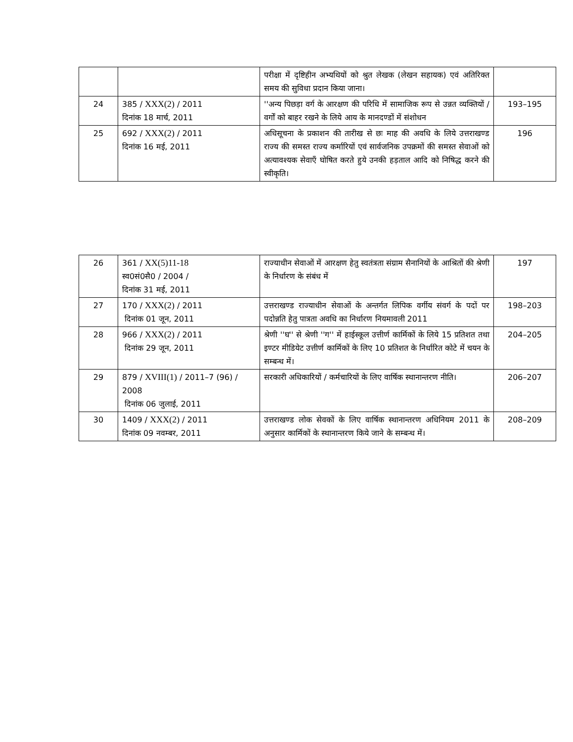| | | परीक्षा में दृष्टिहीन अभ्यथियों को श्रुत लेखक (लेखन सहायक) एवं अतिरिक्त समय की सुविधा प्रदान किया जाना। | |
| 24 | 385 / XXX(2) / 2011 दिनांक 18 मार्च, 2011 | ''अन्य पिछड़ा वर्ग के आरक्षण की परिधि में सामाजिक रूप से उन्नत व्यक्तियों / वर्गों को बाहर रखने के लिये आय के मानदण्डों में संशोधन | 193–195 |
| 25 | 692 / XXX(2) / 2011 दिनांक 16 मई, 2011 | अधिसूचना के प्रकाशन की तारीख से छः माह की अवधि के लिये उत्तराखण्ड राज्य की समस्त राज्य कर्मारियों एवं सार्वजनिक उपक्रमों की समस्त सेवाओं को अत्यावश्यक सेवाएँ घोषित करते हुये उनकी हड़ताल आदि को निषिद्ध करने की स्वीकृति। | 196 |
| 26 | 361 / XX(5)11-18 स्व0सं0सै0 / 2004 / दिनांक 31 मई, 2011 | राज्याधीन सेवाओं में आरक्षण हेतु स्वतंत्रता संग्राम सैनानियों के आश्रितों की श्रेणी के निर्धारण के संबंध में | 197 |
| 27 | 170 / XXX(2) / 2011 दिनांक 01 जून, 2011 | उत्तराखण्ड राज्याधीन सेवाओं के अन्तर्गत लिपिक वर्गीय संवर्ग के पदों पर पदोन्नति हेतु पात्रता अवधि का निर्धारण नियमावली 2011 | 198–203 |
| 28 | 966 / XXX(2) / 2011 दिनांक 29 जून, 2011 | श्रेणी ''घ'' से श्रेणी ''ग'' में हाईस्कूल उत्तीर्ण कार्मिकों के लिये 15 प्रतिशत तथा इण्टर मीडियेट उत्तीर्ण कार्मिकों के लिए 10 प्रतिशत के निर्धारित कोटे में चयन के सम्बन्ध में। | 204–205 |
| 29 | 879 / XVIII(1) / 2011–7 (96) / 2008 दिनांक 06 जुलाई, 2011 | सरकारी अधिकारियों / कर्मचारियों के लिए वार्षिक स्थानान्तरण नीति। | 206–207 |
| 30 | 1409 / XXX(2) / 2011 दिनांक 09 नवम्बर, 2011 | उत्तराखण्ड लोक सेवकों के लिए वार्षिक स्थानान्तरण अधिनियम 2011 के अनुसार कार्मिकों के स्थानान्तरण किये जाने के सम्बन्ध में। | 208–209 |